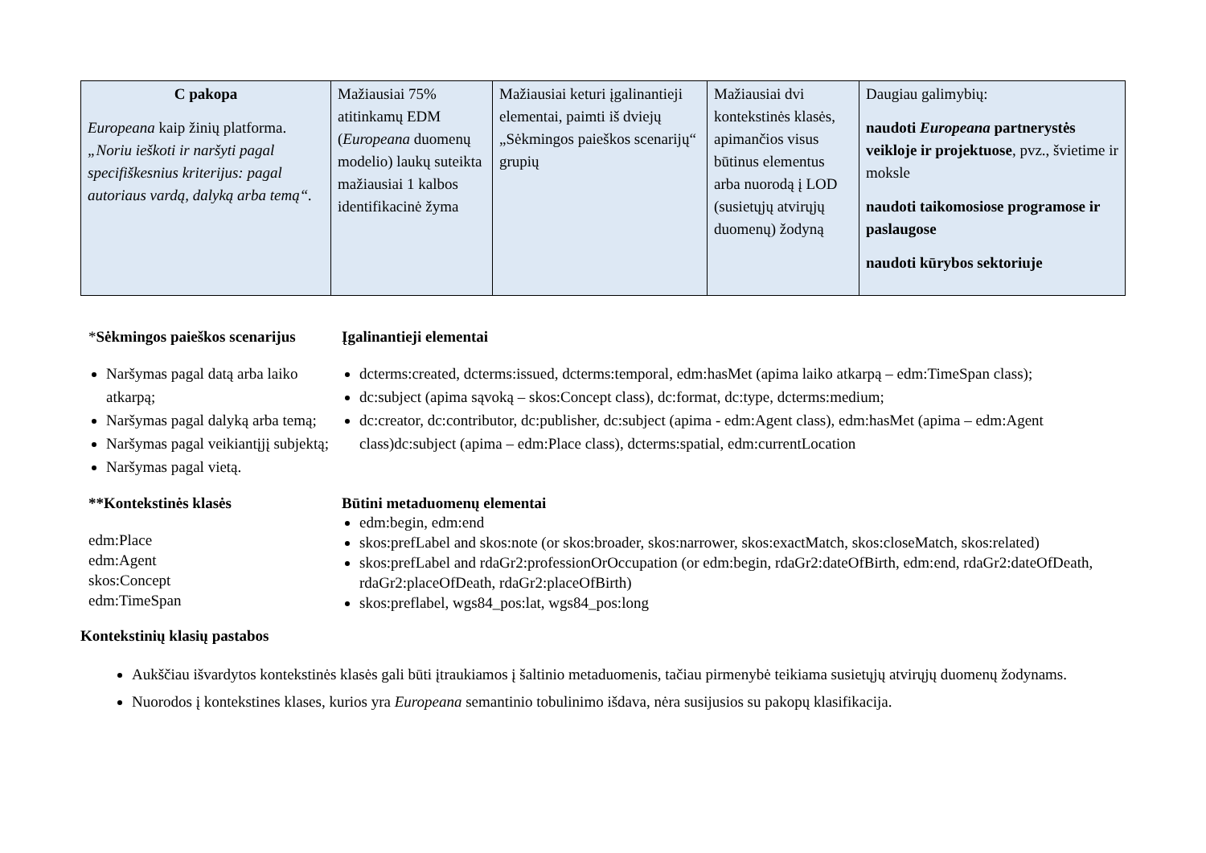| C pakopa Europeana kaip žinių platforma. „Noriu ieškoti ir naršyti pagal specifiškesnius kriterijus: pagal autoriaus vardą, dalyką arba temą“. | Mažiausiai 75% atitinkamų EDM ( Europeana duomenų modelio) laukų suteikta mažiausiai 1 kalbos identifikacinė žyma | Mažiausiai keturi įgalinantieji elementai, paimti iš dviejų „Sėkmingos paieškos scenarijų“ grupių | Mažiausiai dvi kontekstinės klasės, apimančios visus būtinus elementus arba nuorodą į LOD (susietųjų atvirųjų duomenų) žodyną | Daugiau galimybių: naudoti Europeana partnerystės veikloje ir projektuose , pvz., švietime ir moksle naudoti taikomosiose programose ir paslaugose naudoti kūrybos sektoriuje |
*Sėkmingos paieškos scenarijus
Naršymas pagal datą arba laiko atkarpą;
Naršymas pagal dalyką arba temą;
Naršymas pagal veikiantįjį subjektą;
Naršymas pagal vietą.
Įgalinantieji elementai
dcterms:created, dcterms:issued, dcterms:temporal, edm:hasMet (apima laiko atkarpą – edm:TimeSpan class);
dc:subject (apima sąvoką – skos:Concept class), dc:format, dc:type, dcterms:medium;
dc:creator, dc:contributor, dc:publisher, dc:subject (apima - edm:Agent class), edm:hasMet (apima – edm:Agent class)dc:subject (apima – edm:Place class), dcterms:spatial, edm:currentLocation
**Kontekstinės klasės
edm:Place
edm:Agent
skos:Concept
edm:TimeSpan
Būtini metaduomenų elementai
edm:begin, edm:end
skos:prefLabel and skos:note (or skos:broader, skos:narrower, skos:exactMatch, skos:closeMatch, skos:related)
skos:prefLabel and rdaGr2:professionOrOccupation (or edm:begin, rdaGr2:dateOfBirth, edm:end, rdaGr2:dateOfDeath, rdaGr2:placeOfDeath, rdaGr2:placeOfBirth)
skos:preflabel, wgs84_pos:lat, wgs84_pos:long
Kontekstinių klasių pastabos
Aukščiau išvardytos kontekstinės klasės gali būti įtraukiamos į šaltinio metaduomenis, tačiau pirmenybė teikiama susietųjų atvirųjų duomenų žodynams.
Nuorodos į kontekstines klases, kurios yra Europeana semantinio tobulinimo išdava, nėra susijusios su pakopų klasifikacija.